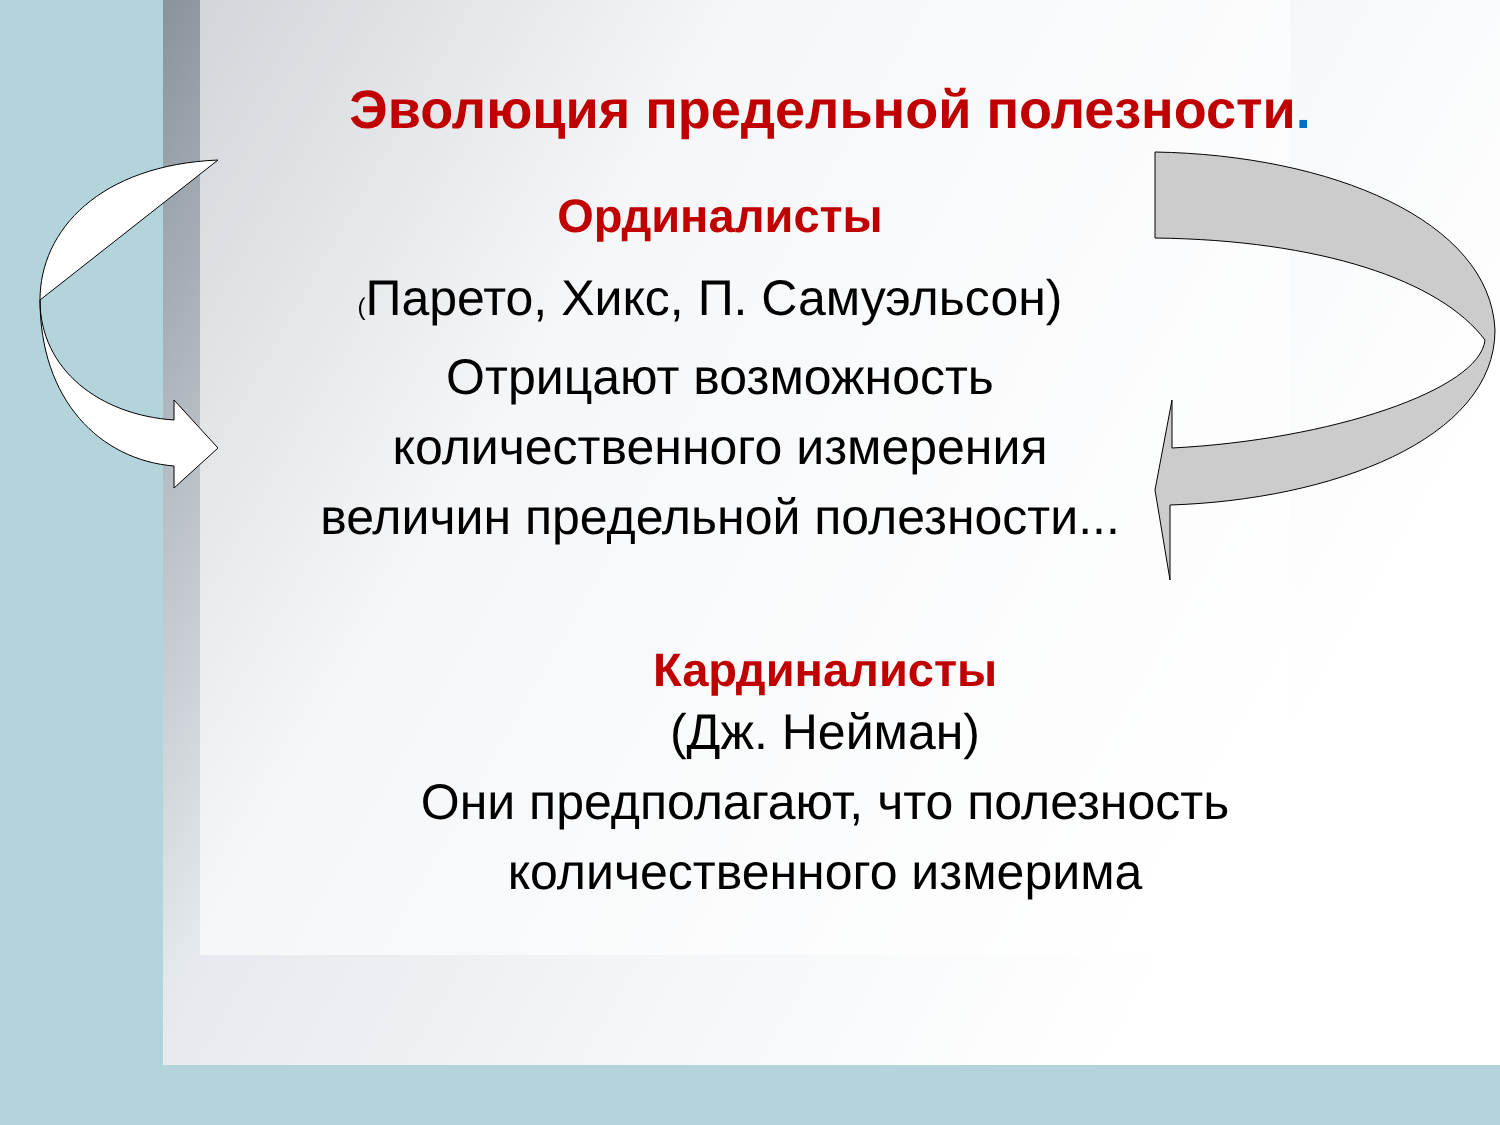Эволюция предельной полезности.
Ординалисты
(Парето, Хикс, П. Самуэльсон)
Отрицают возможность
количественного измерения
величин предельной полезности...
Кардиналисты
(Дж. Нейман)
Они предполагают, что полезность
количественного измеримa